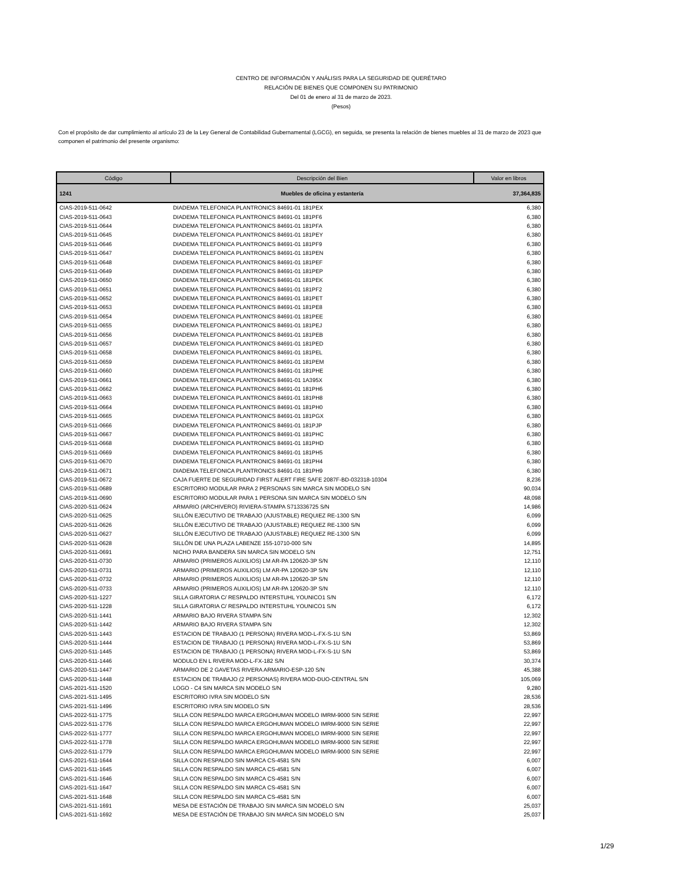CENTRO DE INFORMACIÓN Y ANÁLISIS PARA LA SEGURIDAD DE QUERÉTARO
RELACIÓN DE BIENES QUE COMPONEN SU PATRIMONIO
Del 01 de enero al 31 de marzo de 2023.
(Pesos)
Con el propósito de dar cumplimiento al artículo 23 de la Ley General de Contabilidad Gubernamental (LGCG), en seguida, se presenta la relación de bienes muebles al 31 de marzo de 2023 que componen el patrimonio del presente organismo:
| Código | Descripción del Bien | Valor en libros |
| --- | --- | --- |
| 1241 | Muebles de oficina y estantería | 37,364,835 |
| CIAS-2019-511-0642 | DIADEMA TELEFONICA PLANTRONICS 84691-01 181PEX | 6,380 |
| CIAS-2019-511-0643 | DIADEMA TELEFONICA PLANTRONICS 84691-01 181PF6 | 6,380 |
| CIAS-2019-511-0644 | DIADEMA TELEFONICA PLANTRONICS 84691-01 181PFA | 6,380 |
| CIAS-2019-511-0645 | DIADEMA TELEFONICA PLANTRONICS 84691-01 181PEY | 6,380 |
| CIAS-2019-511-0646 | DIADEMA TELEFONICA PLANTRONICS 84691-01 181PF9 | 6,380 |
| CIAS-2019-511-0647 | DIADEMA TELEFONICA PLANTRONICS 84691-01 181PEN | 6,380 |
| CIAS-2019-511-0648 | DIADEMA TELEFONICA PLANTRONICS 84691-01 181PEF | 6,380 |
| CIAS-2019-511-0649 | DIADEMA TELEFONICA PLANTRONICS 84691-01 181PEP | 6,380 |
| CIAS-2019-511-0650 | DIADEMA TELEFONICA PLANTRONICS 84691-01 181PEK | 6,380 |
| CIAS-2019-511-0651 | DIADEMA TELEFONICA PLANTRONICS 84691-01 181PF2 | 6,380 |
| CIAS-2019-511-0652 | DIADEMA TELEFONICA PLANTRONICS 84691-01 181PET | 6,380 |
| CIAS-2019-511-0653 | DIADEMA TELEFONICA PLANTRONICS 84691-01 181PE8 | 6,380 |
| CIAS-2019-511-0654 | DIADEMA TELEFONICA PLANTRONICS 84691-01 181PEE | 6,380 |
| CIAS-2019-511-0655 | DIADEMA TELEFONICA PLANTRONICS 84691-01 181PEJ | 6,380 |
| CIAS-2019-511-0656 | DIADEMA TELEFONICA PLANTRONICS 84691-01 181PEB | 6,380 |
| CIAS-2019-511-0657 | DIADEMA TELEFONICA PLANTRONICS 84691-01 181PED | 6,380 |
| CIAS-2019-511-0658 | DIADEMA TELEFONICA PLANTRONICS 84691-01 181PEL | 6,380 |
| CIAS-2019-511-0659 | DIADEMA TELEFONICA PLANTRONICS 84691-01 181PEM | 6,380 |
| CIAS-2019-511-0660 | DIADEMA TELEFONICA PLANTRONICS 84691-01 181PHE | 6,380 |
| CIAS-2019-511-0661 | DIADEMA TELEFONICA PLANTRONICS 84691-01 1A395X | 6,380 |
| CIAS-2019-511-0662 | DIADEMA TELEFONICA PLANTRONICS 84691-01 181PH6 | 6,380 |
| CIAS-2019-511-0663 | DIADEMA TELEFONICA PLANTRONICS 84691-01 181PH8 | 6,380 |
| CIAS-2019-511-0664 | DIADEMA TELEFONICA PLANTRONICS 84691-01 181PH0 | 6,380 |
| CIAS-2019-511-0665 | DIADEMA TELEFONICA PLANTRONICS 84691-01 181PGX | 6,380 |
| CIAS-2019-511-0666 | DIADEMA TELEFONICA PLANTRONICS 84691-01 181PJP | 6,380 |
| CIAS-2019-511-0667 | DIADEMA TELEFONICA PLANTRONICS 84691-01 181PHC | 6,380 |
| CIAS-2019-511-0668 | DIADEMA TELEFONICA PLANTRONICS 84691-01 181PHD | 6,380 |
| CIAS-2019-511-0669 | DIADEMA TELEFONICA PLANTRONICS 84691-01 181PH5 | 6,380 |
| CIAS-2019-511-0670 | DIADEMA TELEFONICA PLANTRONICS 84691-01 181PH4 | 6,380 |
| CIAS-2019-511-0671 | DIADEMA TELEFONICA PLANTRONICS 84691-01 181PH9 | 6,380 |
| CIAS-2019-511-0672 | CAJA FUERTE DE SEGURIDAD FIRST ALERT FIRE SAFE 2087F-BD-032318-10304 | 8,236 |
| CIAS-2019-511-0689 | ESCRITORIO MODULAR PARA 2 PERSONAS SIN MARCA SIN MODELO S/N | 90,034 |
| CIAS-2019-511-0690 | ESCRITORIO MODULAR PARA 1 PERSONA SIN MARCA SIN MODELO S/N | 48,098 |
| CIAS-2020-511-0624 | ARMARIO (ARCHIVERO) RIVIERA-STAMPA S713336725 S/N | 14,986 |
| CIAS-2020-511-0625 | SILLÓN EJECUTIVO DE TRABAJO (AJUSTABLE) REQUIEZ RE-1300 S/N | 6,099 |
| CIAS-2020-511-0626 | SILLÓN EJECUTIVO DE TRABAJO (AJUSTABLE) REQUIEZ RE-1300 S/N | 6,099 |
| CIAS-2020-511-0627 | SILLÓN EJECUTIVO DE TRABAJO (AJUSTABLE) REQUIEZ RE-1300 S/N | 6,099 |
| CIAS-2020-511-0628 | SILLÓN DE UNA PLAZA LABENZE 155-10710-000 S/N | 14,895 |
| CIAS-2020-511-0691 | NICHO PARA BANDERA SIN MARCA SIN MODELO S/N | 12,751 |
| CIAS-2020-511-0730 | ARMARIO (PRIMEROS AUXILIOS) LM AR-PA 120620-3P S/N | 12,110 |
| CIAS-2020-511-0731 | ARMARIO (PRIMEROS AUXILIOS) LM AR-PA 120620-3P S/N | 12,110 |
| CIAS-2020-511-0732 | ARMARIO (PRIMEROS AUXILIOS) LM AR-PA 120620-3P S/N | 12,110 |
| CIAS-2020-511-0733 | ARMARIO (PRIMEROS AUXILIOS) LM AR-PA 120620-3P S/N | 12,110 |
| CIAS-2020-511-1227 | SILLA GIRATORIA C/ RESPALDO INTERSTUHL YOUNICO1 S/N | 6,172 |
| CIAS-2020-511-1228 | SILLA GIRATORIA C/ RESPALDO INTERSTUHL YOUNICO1 S/N | 6,172 |
| CIAS-2020-511-1441 | ARMARIO BAJO RIVERA STAMPA S/N | 12,302 |
| CIAS-2020-511-1442 | ARMARIO BAJO RIVERA STAMPA S/N | 12,302 |
| CIAS-2020-511-1443 | ESTACION DE TRABAJO (1 PERSONA) RIVERA MOD-L-FX-S-1U S/N | 53,869 |
| CIAS-2020-511-1444 | ESTACION DE TRABAJO (1 PERSONA) RIVERA MOD-L-FX-S-1U S/N | 53,869 |
| CIAS-2020-511-1445 | ESTACION DE TRABAJO (1 PERSONA) RIVERA MOD-L-FX-S-1U S/N | 53,869 |
| CIAS-2020-511-1446 | MODULO EN L RIVERA MOD-L-FX-182 S/N | 30,374 |
| CIAS-2020-511-1447 | ARMARIO DE 2 GAVETAS RIVERA ARMARIO-ESP-120 S/N | 45,388 |
| CIAS-2020-511-1448 | ESTACION DE TRABAJO (2 PERSONAS) RIVERA MOD-DUO-CENTRAL S/N | 105,069 |
| CIAS-2021-511-1520 | LOGO - C4 SIN MARCA SIN MODELO S/N | 9,280 |
| CIAS-2021-511-1495 | ESCRITORIO IVRA SIN MODELO S/N | 28,536 |
| CIAS-2021-511-1496 | ESCRITORIO IVRA SIN MODELO S/N | 28,536 |
| CIAS-2022-511-1775 | SILLA CON RESPALDO MARCA ERGOHUMAN MODELO IMRM-9000 SIN SERIE | 22,997 |
| CIAS-2022-511-1776 | SILLA CON RESPALDO MARCA ERGOHUMAN MODELO IMRM-9000 SIN SERIE | 22,997 |
| CIAS-2022-511-1777 | SILLA CON RESPALDO MARCA ERGOHUMAN MODELO IMRM-9000 SIN SERIE | 22,997 |
| CIAS-2022-511-1778 | SILLA CON RESPALDO MARCA ERGOHUMAN MODELO IMRM-9000 SIN SERIE | 22,997 |
| CIAS-2022-511-1779 | SILLA CON RESPALDO MARCA ERGOHUMAN MODELO IMRM-9000 SIN SERIE | 22,997 |
| CIAS-2021-511-1644 | SILLA CON RESPALDO SIN MARCA CS-4581 S/N | 6,007 |
| CIAS-2021-511-1645 | SILLA CON RESPALDO SIN MARCA CS-4581 S/N | 6,007 |
| CIAS-2021-511-1646 | SILLA CON RESPALDO SIN MARCA CS-4581 S/N | 6,007 |
| CIAS-2021-511-1647 | SILLA CON RESPALDO SIN MARCA CS-4581 S/N | 6,007 |
| CIAS-2021-511-1648 | SILLA CON RESPALDO SIN MARCA CS-4581 S/N | 6,007 |
| CIAS-2021-511-1691 | MESA DE ESTACIÓN DE TRABAJO SIN MARCA SIN MODELO S/N | 25,037 |
| CIAS-2021-511-1692 | MESA DE ESTACIÓN DE TRABAJO SIN MARCA SIN MODELO S/N | 25,037 |
1/29